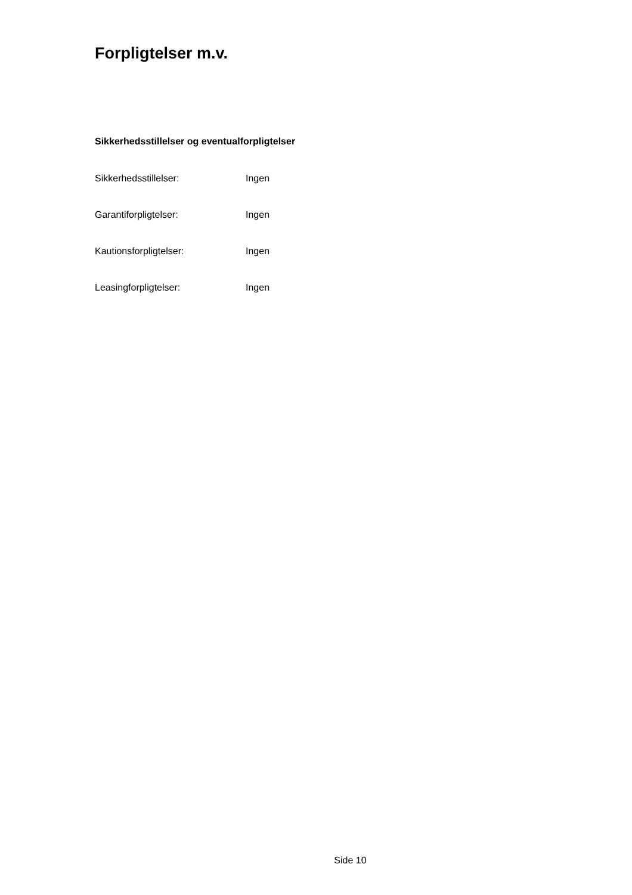Forpligtelser m.v.
Sikkerhedsstillelser og eventualforpligtelser
Sikkerhedsstillelser: Ingen
Garantiforpligtelser: Ingen
Kautionsforpligtelser: Ingen
Leasingforpligtelser: Ingen
Side 10